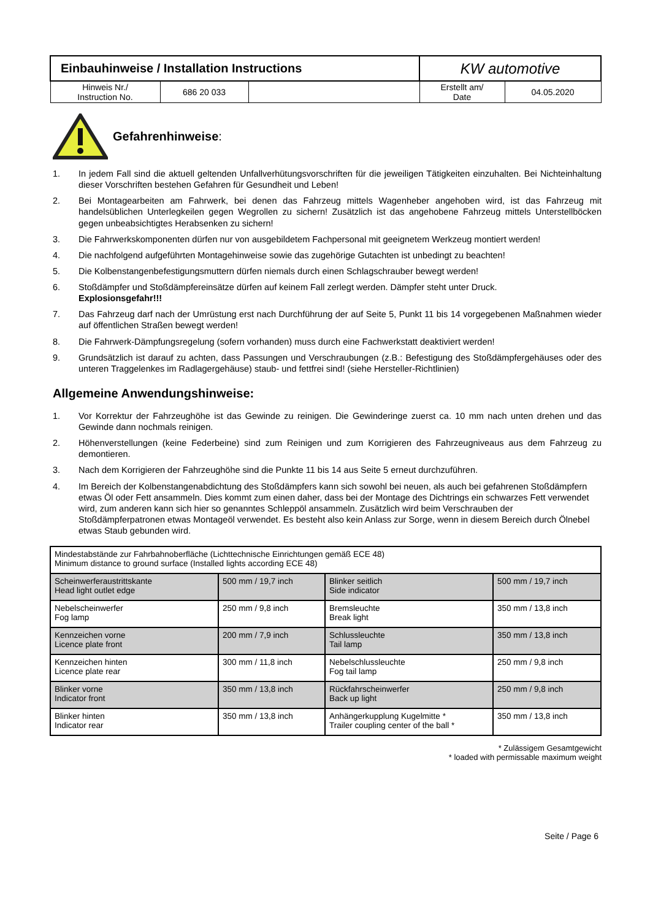| Einbauhinweise / Installation Instructions | | | KW automotive | |
| Hinweis Nr./ Instruction No. | 686 20 033 | | Erstellt am/ Date | 04.05.2020 |
Gefahrenhinweise:
1. In jedem Fall sind die aktuell geltenden Unfallverhütungsvorschriften für die jeweiligen Tätigkeiten einzuhalten. Bei Nichteinhaltung dieser Vorschriften bestehen Gefahren für Gesundheit und Leben!
2. Bei Montagearbeiten am Fahrwerk, bei denen das Fahrzeug mittels Wagenheber angehoben wird, ist das Fahrzeug mit handelsüblichen Unterlegkeilen gegen Wegrollen zu sichern! Zusätzlich ist das angehobene Fahrzeug mittels Unterstellböcken gegen unbeabsichtigtes Herabsenken zu sichern!
3. Die Fahrwerkskomponenten dürfen nur von ausgebildetem Fachpersonal mit geeignetem Werkzeug montiert werden!
4. Die nachfolgend aufgeführten Montagehinweise sowie das zugehörige Gutachten ist unbedingt zu beachten!
5. Die Kolbenstangenbefestigungsmuttern dürfen niemals durch einen Schlagschrauber bewegt werden!
6. Stoßdämpfer und Stoßdämpfereinsätze dürfen auf keinem Fall zerlegt werden. Dämpfer steht unter Druck.
Explosionsgefahr!!!
7. Das Fahrzeug darf nach der Umrüstung erst nach Durchführung der auf Seite 5, Punkt 11 bis 14 vorgegebenen Maßnahmen wieder auf öffentlichen Straßen bewegt werden!
8. Die Fahrwerk-Dämpfungsregelung (sofern vorhanden) muss durch eine Fachwerkstatt deaktiviert werden!
9. Grundsätzlich ist darauf zu achten, dass Passungen und Verschraubungen (z.B.: Befestigung des Stoßdämpfergehäuses oder des unteren Traggelenkes im Radlagergehäuse) staub- und fettfrei sind! (siehe Hersteller-Richtlinien)
Allgemeine Anwendungshinweise:
1. Vor Korrektur der Fahrzeughöhe ist das Gewinde zu reinigen. Die Gewinderinge zuerst ca. 10 mm nach unten drehen und das Gewinde dann nochmals reinigen.
2. Höhenverstellungen (keine Federbeine) sind zum Reinigen und zum Korrigieren des Fahrzeugniveaus aus dem Fahrzeug zu demontieren.
3. Nach dem Korrigieren der Fahrzeughöhe sind die Punkte 11 bis 14 aus Seite 5 erneut durchzuführen.
4. Im Bereich der Kolbenstangenabdichtung des Stoßdämpfers kann sich sowohl bei neuen, als auch bei gefahrenen Stoßdämpfern etwas Öl oder Fett ansammeln. Dies kommt zum einen daher, dass bei der Montage des Dichtrings ein schwarzes Fett verwendet wird, zum anderen kann sich hier so genanntes Schleppöl ansammeln. Zusätzlich wird beim Verschrauben der Stoßdämpferpatronen etwas Montageöl verwendet. Es besteht also kein Anlass zur Sorge, wenn in diesem Bereich durch Ölnebel etwas Staub gebunden wird.
| Mindestabstände zur Fahrbahnoberfläche (Lichttechnische Einrichtungen gemäß ECE 48) Minimum distance to ground surface (Installed lights according ECE 48) | | | |
| Scheinwerferaustrittskante Head light outlet edge | 500 mm / 19,7 inch | Blinker seitlich Side indicator | 500 mm / 19,7 inch |
| Nebelscheinwerfer Fog lamp | 250 mm / 9,8 inch | Bremsleuchte Break light | 350 mm / 13,8 inch |
| Kennzeichen vorne Licence plate front | 200 mm / 7,9 inch | Schlussleuchte Tail lamp | 350 mm / 13,8 inch |
| Kennzeichen hinten Licence plate rear | 300 mm / 11,8 inch | Nebelschlussleuchte Fog tail lamp | 250 mm / 9,8 inch |
| Blinker vorne Indicator front | 350 mm / 13,8 inch | Rückfahrscheinwerfer Back up light | 250 mm / 9,8 inch |
| Blinker hinten Indicator rear | 350 mm / 13,8 inch | Anhängerkupplung Kugelmitte * Trailer coupling center of the ball * | 350 mm / 13,8 inch |
* Zulässigem Gesamtgewicht
* loaded with permissable maximum weight
Seite / Page 6